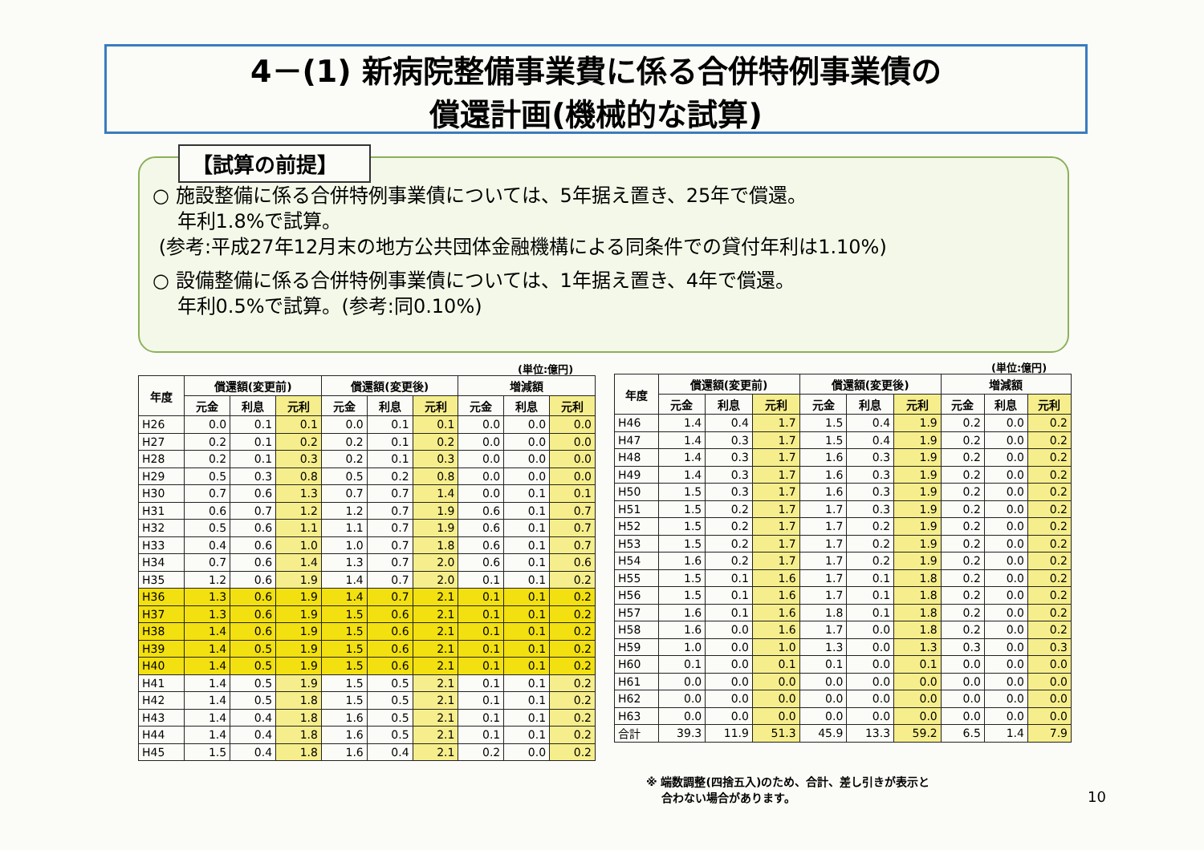4－(1) 新病院整備事業費に係る合併特例事業債の
償還計画(機械的な試算)
【試算の前提】
○ 施設整備に係る合併特例事業債については、5年据え置き、25年で償還。
年利1.8%で試算。
(参考:平成27年12月末の地方公共団体金融機構による同条件での貸付年利は1.10%)
○ 設備整備に係る合併特例事業債については、1年据え置き、4年で償還。
年利0.5%で試算。(参考:同0.10%)
(単位:億円) (単位:億円)
| 年度 | 償還額(変更前) | | | 償還額(変更後) | | | 増減額 | | |
| --- | --- | --- | --- | --- | --- | --- | --- | --- | --- |
| | 元金 | 利息 | 元利 | 元金 | 利息 | 元利 | 元金 | 利息 | 元利 |
| H26 | 0.0 | 0.1 | 0.1 | 0.0 | 0.1 | 0.1 | 0.0 | 0.0 | 0.0 |
| H27 | 0.2 | 0.1 | 0.2 | 0.2 | 0.1 | 0.2 | 0.0 | 0.0 | 0.0 |
| H28 | 0.2 | 0.1 | 0.3 | 0.2 | 0.1 | 0.3 | 0.0 | 0.0 | 0.0 |
| H29 | 0.5 | 0.3 | 0.8 | 0.5 | 0.2 | 0.8 | 0.0 | 0.0 | 0.0 |
| H30 | 0.7 | 0.6 | 1.3 | 0.7 | 0.7 | 1.4 | 0.0 | 0.1 | 0.1 |
| H31 | 0.6 | 0.7 | 1.2 | 1.2 | 0.7 | 1.9 | 0.6 | 0.1 | 0.7 |
| H32 | 0.5 | 0.6 | 1.1 | 1.1 | 0.7 | 1.9 | 0.6 | 0.1 | 0.7 |
| H33 | 0.4 | 0.6 | 1.0 | 1.0 | 0.7 | 1.8 | 0.6 | 0.1 | 0.7 |
| H34 | 0.7 | 0.6 | 1.4 | 1.3 | 0.7 | 2.0 | 0.6 | 0.1 | 0.6 |
| H35 | 1.2 | 0.6 | 1.9 | 1.4 | 0.7 | 2.0 | 0.1 | 0.1 | 0.2 |
| H36 | 1.3 | 0.6 | 1.9 | 1.4 | 0.7 | 2.1 | 0.1 | 0.1 | 0.2 |
| H37 | 1.3 | 0.6 | 1.9 | 1.5 | 0.6 | 2.1 | 0.1 | 0.1 | 0.2 |
| H38 | 1.4 | 0.6 | 1.9 | 1.5 | 0.6 | 2.1 | 0.1 | 0.1 | 0.2 |
| H39 | 1.4 | 0.5 | 1.9 | 1.5 | 0.6 | 2.1 | 0.1 | 0.1 | 0.2 |
| H40 | 1.4 | 0.5 | 1.9 | 1.5 | 0.6 | 2.1 | 0.1 | 0.1 | 0.2 |
| H41 | 1.4 | 0.5 | 1.9 | 1.5 | 0.5 | 2.1 | 0.1 | 0.1 | 0.2 |
| H42 | 1.4 | 0.5 | 1.8 | 1.5 | 0.5 | 2.1 | 0.1 | 0.1 | 0.2 |
| H43 | 1.4 | 0.4 | 1.8 | 1.6 | 0.5 | 2.1 | 0.1 | 0.1 | 0.2 |
| H44 | 1.4 | 0.4 | 1.8 | 1.6 | 0.5 | 2.1 | 0.1 | 0.1 | 0.2 |
| H45 | 1.5 | 0.4 | 1.8 | 1.6 | 0.4 | 2.1 | 0.2 | 0.0 | 0.2 |
| 年度 | 償還額(変更前) | | | 償還額(変更後) | | | 増減額 | | |
| --- | --- | --- | --- | --- | --- | --- | --- | --- | --- |
| | 元金 | 利息 | 元利 | 元金 | 利息 | 元利 | 元金 | 利息 | 元利 |
| H46 | 1.4 | 0.4 | 1.7 | 1.5 | 0.4 | 1.9 | 0.2 | 0.0 | 0.2 |
| H47 | 1.4 | 0.3 | 1.7 | 1.5 | 0.4 | 1.9 | 0.2 | 0.0 | 0.2 |
| H48 | 1.4 | 0.3 | 1.7 | 1.6 | 0.3 | 1.9 | 0.2 | 0.0 | 0.2 |
| H49 | 1.4 | 0.3 | 1.7 | 1.6 | 0.3 | 1.9 | 0.2 | 0.0 | 0.2 |
| H50 | 1.5 | 0.3 | 1.7 | 1.6 | 0.3 | 1.9 | 0.2 | 0.0 | 0.2 |
| H51 | 1.5 | 0.2 | 1.7 | 1.7 | 0.3 | 1.9 | 0.2 | 0.0 | 0.2 |
| H52 | 1.5 | 0.2 | 1.7 | 1.7 | 0.2 | 1.9 | 0.2 | 0.0 | 0.2 |
| H53 | 1.5 | 0.2 | 1.7 | 1.7 | 0.2 | 1.9 | 0.2 | 0.0 | 0.2 |
| H54 | 1.6 | 0.2 | 1.7 | 1.7 | 0.2 | 1.9 | 0.2 | 0.0 | 0.2 |
| H55 | 1.5 | 0.1 | 1.6 | 1.7 | 0.1 | 1.8 | 0.2 | 0.0 | 0.2 |
| H56 | 1.5 | 0.1 | 1.6 | 1.7 | 0.1 | 1.8 | 0.2 | 0.0 | 0.2 |
| H57 | 1.6 | 0.1 | 1.6 | 1.8 | 0.1 | 1.8 | 0.2 | 0.0 | 0.2 |
| H58 | 1.6 | 0.0 | 1.6 | 1.7 | 0.0 | 1.8 | 0.2 | 0.0 | 0.2 |
| H59 | 1.0 | 0.0 | 1.0 | 1.3 | 0.0 | 1.3 | 0.3 | 0.0 | 0.3 |
| H60 | 0.1 | 0.0 | 0.1 | 0.1 | 0.0 | 0.1 | 0.0 | 0.0 | 0.0 |
| H61 | 0.0 | 0.0 | 0.0 | 0.0 | 0.0 | 0.0 | 0.0 | 0.0 | 0.0 |
| H62 | 0.0 | 0.0 | 0.0 | 0.0 | 0.0 | 0.0 | 0.0 | 0.0 | 0.0 |
| H63 | 0.0 | 0.0 | 0.0 | 0.0 | 0.0 | 0.0 | 0.0 | 0.0 | 0.0 |
| 合計 | 39.3 | 11.9 | 51.3 | 45.9 | 13.3 | 59.2 | 6.5 | 1.4 | 7.9 |
※ 端数調整(四捨五入)のため、合計、差し引きが表示と
合わない場合があります。
10